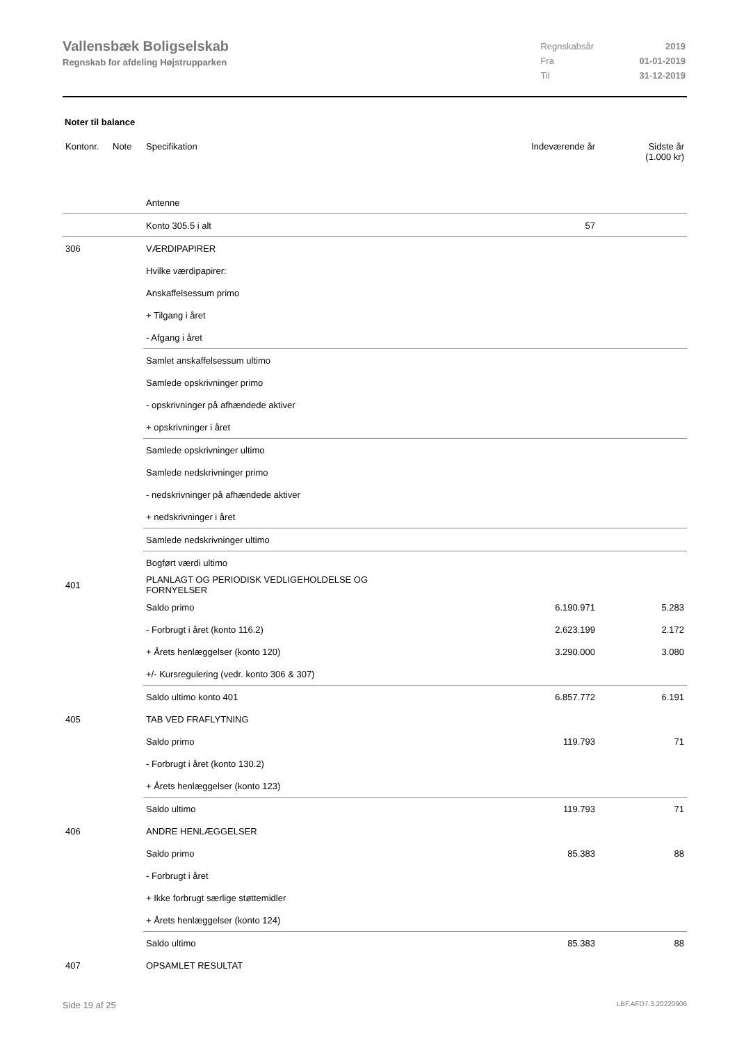Vallensbæk Boligselskab
Regnskab for afdeling Højstrupparken
| Regnskabsår | 2019 |
| Fra | 01-01-2019 |
| Til | 31-12-2019 |
Noter til balance
| Kontonr. | Note | Specifikation | Indeværende år | Sidste år (1.000 kr) |
| --- | --- | --- | --- | --- |
| | | Antenne | | |
| | | Konto 305.5 i alt | 57 | |
| 306 | | VÆRDIPAPIRER | | |
| | | Hvilke værdipapirer: | | |
| | | Anskaffelsessum primo | | |
| | | + Tilgang i året | | |
| | | - Afgang i året | | |
| | | Samlet anskaffelsessum ultimo | | |
| | | Samlede opskrivninger primo | | |
| | | - opskrivninger på afhændede aktiver | | |
| | | + opskrivninger i året | | |
| | | Samlede opskrivninger ultimo | | |
| | | Samlede nedskrivninger primo | | |
| | | - nedskrivninger på afhændede aktiver | | |
| | | + nedskrivninger i året | | |
| | | Samlede nedskrivninger ultimo | | |
| | | Bogført værdi ultimo | | |
| 401 | | PLANLAGT OG PERIODISK VEDLIGEHOLDELSE OG FORNYELSER | | |
| | | Saldo primo | 6.190.971 | 5.283 |
| | | - Forbrugt i året (konto 116.2) | 2.623.199 | 2.172 |
| | | + Årets henlæggelser (konto 120) | 3.290.000 | 3.080 |
| | | +/- Kursregulering (vedr. konto 306 & 307) | | |
| | | Saldo ultimo konto 401 | 6.857.772 | 6.191 |
| 405 | | TAB VED FRAFLYTNING | | |
| | | Saldo primo | 119.793 | 71 |
| | | - Forbrugt i året (konto 130.2) | | |
| | | + Årets henlæggelser (konto 123) | | |
| | | Saldo ultimo | 119.793 | 71 |
| 406 | | ANDRE HENLÆGGELSER | | |
| | | Saldo primo | 85.383 | 88 |
| | | - Forbrugt i året | | |
| | | + Ikke forbrugt særlige støttemidler | | |
| | | + Årets henlæggelser (konto 124) | | |
| | | Saldo ultimo | 85.383 | 88 |
| 407 | | OPSAMLET RESULTAT | | |
Side 19 af 25 LBF.AFD7.3.20220906